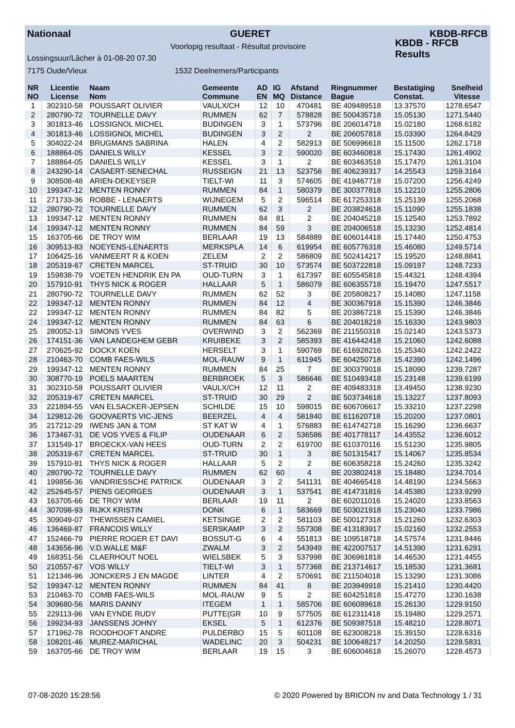Nationaal GUERET KBDB-RFCB
Voorlopig resultaat - Résultat provisoire
Lossingsuur/Lâcher à 01-08-20 07.30
KBDB - RFCB
Results
7175 Oude/Vieux 1532 Deelnemers/Participants
| NR | Licentie | Naam | Gemeente | AD | IG | Afstand | Ringnummer | Bestatiging | Snelheid |
| --- | --- | --- | --- | --- | --- | --- | --- | --- | --- |
| NO | License | Nom | Commune | EN | MQ | Distance | Bague | Constat. | Vitesse |
| 1 | 302310-58 | POUSSART OLIVIER | VAULX/CH | 12 | 10 | 470481 | BE 409489518 | 13.37570 | 1278.6547 |
| 2 | 280790-72 | TOURNELLE DAVY | RUMMEN | 62 | 7 | 578828 | BE 500435718 | 15.05130 | 1271.5440 |
| 3 | 301813-46 | LOSSIGNOL MICHEL | BUDINGEN | 3 | 1 | 573796 | BE 206014718 | 15.02180 | 1268.6182 |
| 4 | 301813-46 | LOSSIGNOL MICHEL | BUDINGEN | 3 | 2 | 2 | BE 206057818 | 15.03390 | 1264.8429 |
| 5 | 304022-24 | BRUGMANS SABRINA | HALEN | 4 | 2 | 582913 | BE 506996618 | 15.11500 | 1262.1718 |
| 6 | 188864-05 | DANIELS WILLY | KESSEL | 3 | 2 | 590020 | BE 603460818 | 15.17430 | 1261.4902 |
| 7 | 188864-05 | DANIELS WILLY | KESSEL | 3 | 1 | 2 | BE 603463518 | 15.17470 | 1261.3104 |
| 8 | 243290-14 | CASAERT-SENECHAL | RUSSEIGN | 21 | 13 | 523756 | BE 406239317 | 14.25543 | 1259.3164 |
| 9 | 308508-48 | ARIEN-DEKEYSER | TIELT-WI | 11 | 3 | 574605 | BE 419467718 | 15.07200 | 1256.4249 |
| 10 | 199347-12 | MENTEN RONNY | RUMMEN | 84 | 1 | 580379 | BE 300377818 | 15.12210 | 1255.2806 |
| 11 | 271733-36 | ROBBE - LENAERTS | WIJNEGEM | 5 | 2 | 596514 | BE 617253318 | 15.25139 | 1255.2068 |
| 12 | 280790-72 | TOURNELLE DAVY | RUMMEN | 62 | 3 | 2 | BE 203824618 | 15.11090 | 1255.1838 |
| 13 | 199347-12 | MENTEN RONNY | RUMMEN | 84 | 81 | 2 | BE 204045218 | 15.12540 | 1253.7892 |
| 14 | 199347-12 | MENTEN RONNY | RUMMEN | 84 | 59 | 3 | BE 204006518 | 15.13230 | 1252.4814 |
| 15 | 163705-66 | DE TROY WIM | BERLAAR | 19 | 13 | 584889 | BE 606014418 | 15.17440 | 1250.4753 |
| 16 | 309513-83 | NOEYENS-LENAERTS | MERKSPLA | 14 | 6 | 619954 | BE 605776318 | 15.46080 | 1249.5714 |
| 17 | 106425-16 | VANMEERT R & KOEN | ZELEM | 2 | 2 | 586809 | BE 502414217 | 15.19520 | 1248.8841 |
| 18 | 205319-67 | CRETEN MARCEL | ST-TRUID | 30 | 10 | 573574 | BE 503722818 | 15.09197 | 1248.7233 |
| 19 | 159838-79 | VOETEN HENDRIK EN PA | OUD-TURN | 3 | 1 | 617397 | BE 605545818 | 15.44321 | 1248.4394 |
| 20 | 157910-91 | THYS NICK & ROGER | HALLAAR | 5 | 1 | 586079 | BE 606355718 | 15.19470 | 1247.5517 |
| 21 | 280790-72 | TOURNELLE DAVY | RUMMEN | 62 | 52 | 3 | BE 205808217 | 15.14080 | 1247.1158 |
| 22 | 199347-12 | MENTEN RONNY | RUMMEN | 84 | 12 | 4 | BE 300367918 | 15.15390 | 1246.3846 |
| 22 | 199347-12 | MENTEN RONNY | RUMMEN | 84 | 82 | 5 | BE 203867218 | 15.15390 | 1246.3846 |
| 24 | 199347-12 | MENTEN RONNY | RUMMEN | 84 | 63 | 6 | BE 204018218 | 15.16330 | 1243.9803 |
| 25 | 280052-13 | SIMONS YVES | OVERWIND | 3 | 2 | 562369 | BE 211550318 | 15.02140 | 1243.5373 |
| 26 | 174151-36 | VAN LANDEGHEM GEBR | KRUIBEKE | 3 | 2 | 585393 | BE 416442418 | 15.21060 | 1242.6088 |
| 27 | 270625-92 | DOCKX KOEN | HERSELT | 3 | 1 | 590769 | BE 616928216 | 15.25340 | 1242.2422 |
| 28 | 210463-70 | COMB FAES-WILS | MOL-RAUW | 9 | 1 | 611945 | BE 604250718 | 15.42390 | 1242.1496 |
| 29 | 199347-12 | MENTEN RONNY | RUMMEN | 84 | 25 | 7 | BE 300379018 | 15.18090 | 1239.7287 |
| 30 | 308770-19 | POELS MAARTEN | BERBROEK | 5 | 3 | 586646 | BE 510493418 | 15.23148 | 1239.6199 |
| 31 | 302310-58 | POUSSART OLIVIER | VAULX/CH | 12 | 11 | 2 | BE 409483318 | 13.49450 | 1238.9230 |
| 32 | 205319-67 | CRETEN MARCEL | ST-TRUID | 30 | 29 | 2 | BE 503734618 | 15.13227 | 1237.8093 |
| 33 | 221894-55 | VAN ELSACKER-JEPSEN | SCHILDE | 15 | 10 | 598015 | BE 606706617 | 15.33210 | 1237.2298 |
| 34 | 129812-26 | GOOVAERTS VIC-JENS | BEERZEL | 4 | 4 | 581840 | BE 611620718 | 15.20200 | 1237.0801 |
| 35 | 217212-29 | IWENS JAN & TOM | ST KAT W | 4 | 1 | 576883 | BE 614742718 | 15.16290 | 1236.6637 |
| 36 | 173467-31 | DE VOS YVES & FILIP | OUDENAAR | 6 | 2 | 536586 | BE 401778117 | 14.43552 | 1236.6012 |
| 37 | 131549-17 | BROECKX-VAN HEES | OUD-TURN | 2 | 2 | 619700 | BE 610370116 | 15.51230 | 1235.9805 |
| 38 | 205319-67 | CRETEN MARCEL | ST-TRUID | 30 | 1 | 3 | BE 501315417 | 15.14067 | 1235.8534 |
| 39 | 157910-91 | THYS NICK & ROGER | HALLAAR | 5 | 2 | 2 | BE 606358218 | 15.24260 | 1235.3242 |
| 40 | 280790-72 | TOURNELLE DAVY | RUMMEN | 62 | 60 | 4 | BE 203802418 | 15.18480 | 1234.7014 |
| 41 | 199856-36 | VANDRIESSCHE PATRICK | OUDENAAR | 3 | 2 | 541131 | BE 404665418 | 14.48190 | 1234.5663 |
| 42 | 252645-57 | PIENS GEORGES | OUDENAAR | 3 | 1 | 537541 | BE 414731816 | 14.45380 | 1233.9299 |
| 43 | 163705-66 | DE TROY WIM | BERLAAR | 19 | 11 | 2 | BE 602011016 | 15.24020 | 1233.8563 |
| 44 | 307098-93 | RIJKX KRISTIN | DONK | 6 | 1 | 583669 | BE 503021918 | 15.23040 | 1233.7986 |
| 45 | 309049-07 | THEWISSEN CAMIEL | KETSINGE | 2 | 2 | 581103 | BE 500127318 | 15.21260 | 1232.6303 |
| 46 | 136469-87 | FRANCOIS WILLY | SERSKAMP | 3 | 2 | 557308 | BE 413183917 | 15.02160 | 1232.2553 |
| 47 | 152466-79 | PIERRE ROGER ET DAVI | BOSSUT-G | 6 | 4 | 551813 | BE 109518718 | 14.57574 | 1231.8446 |
| 48 | 143656-96 | V.D.WALLE M&F | ZWALM | 3 | 2 | 543949 | BE 422007517 | 14.51390 | 1231.6291 |
| 49 | 168351-56 | CLAERHOUT NOEL | WIELSBEK | 5 | 3 | 537998 | BE 306961818 | 14.46530 | 1231.4455 |
| 50 | 210557-67 | VOS WILLY | TIELT-WI | 3 | 1 | 577368 | BE 213714617 | 15.18530 | 1231.3681 |
| 51 | 121346-96 | JONCKERS J EN MAGDE | LINTER | 4 | 2 | 570691 | BE 211504018 | 15.13290 | 1231.3086 |
| 52 | 199347-12 | MENTEN RONNY | RUMMEN | 84 | 41 | 8 | BE 203949918 | 15.21410 | 1230.4420 |
| 53 | 210463-70 | COMB FAES-WILS | MOL-RAUW | 9 | 5 | 2 | BE 604251818 | 15.47270 | 1230.1638 |
| 54 | 309680-56 | MARIS DANNY | ITEGEM | 1 | 1 | 585706 | BE 606089618 | 15.26130 | 1229.9150 |
| 55 | 229113-96 | VAN EYNDE RUDY | PUTTE(GR | 10 | 9 | 577505 | BE 612311418 | 15.19480 | 1229.2571 |
| 56 | 199234-93 | JANSSENS JOHNY | EKSEL | 5 | 1 | 612376 | BE 509387518 | 15.48210 | 1228.8071 |
| 57 | 171962-78 | ROODHOOFT ANDRE | PULDERBO | 15 | 5 | 601108 | BE 623008218 | 15.39150 | 1228.6316 |
| 58 | 108201-46 | MUREZ-MARICHAL | WADELINC | 20 | 3 | 504231 | BE 100648217 | 14.20250 | 1228.5831 |
| 59 | 163705-66 | DE TROY WIM | BERLAAR | 19 | 15 | 3 | BE 606004618 | 15.26070 | 1228.4573 |
07-08-2020 15:28:56 © 2020 Powered by BRICON nv and Data Technology 1 / 31